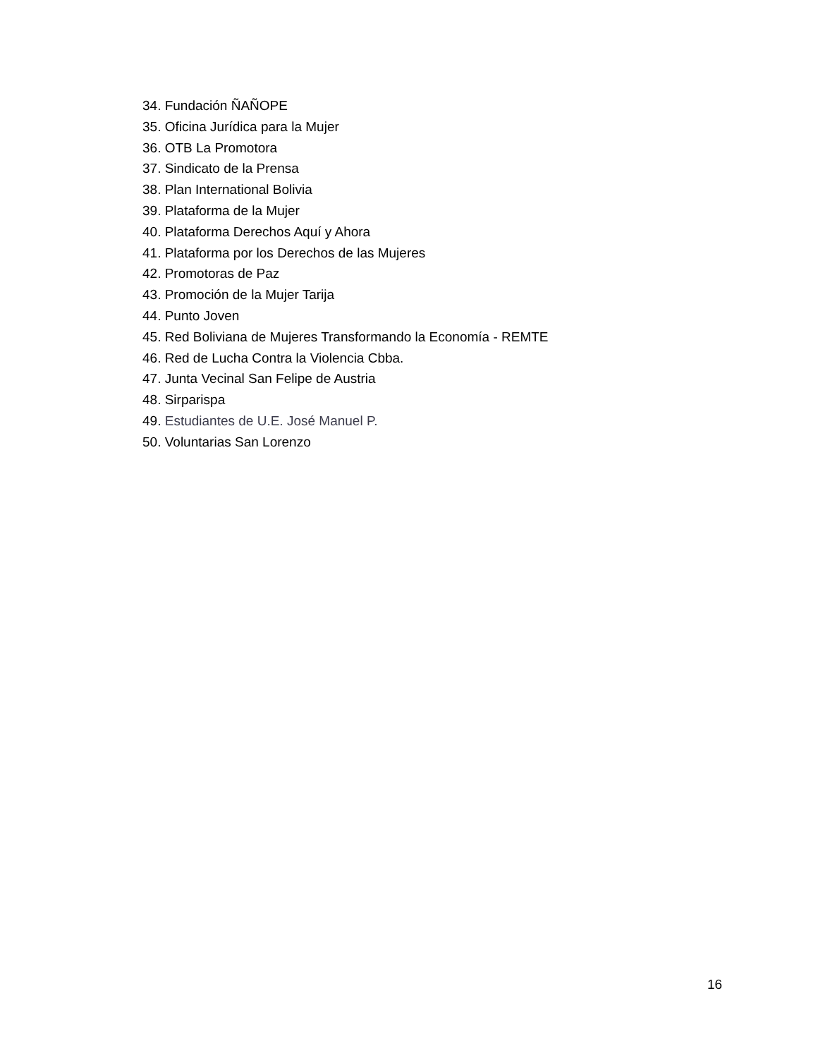34. Fundación ÑAÑOPE
35. Oficina Jurídica para la Mujer
36. OTB La Promotora
37. Sindicato de la Prensa
38. Plan International Bolivia
39. Plataforma de la Mujer
40. Plataforma Derechos Aquí y Ahora
41. Plataforma por los Derechos de las Mujeres
42. Promotoras de Paz
43. Promoción de la Mujer Tarija
44. Punto Joven
45. Red Boliviana de Mujeres Transformando la Economía - REMTE
46. Red de Lucha Contra la Violencia Cbba.
47. Junta Vecinal San Felipe de Austria
48. Sirparispa
49. Estudiantes de U.E. José Manuel P.
50. Voluntarias San Lorenzo
16